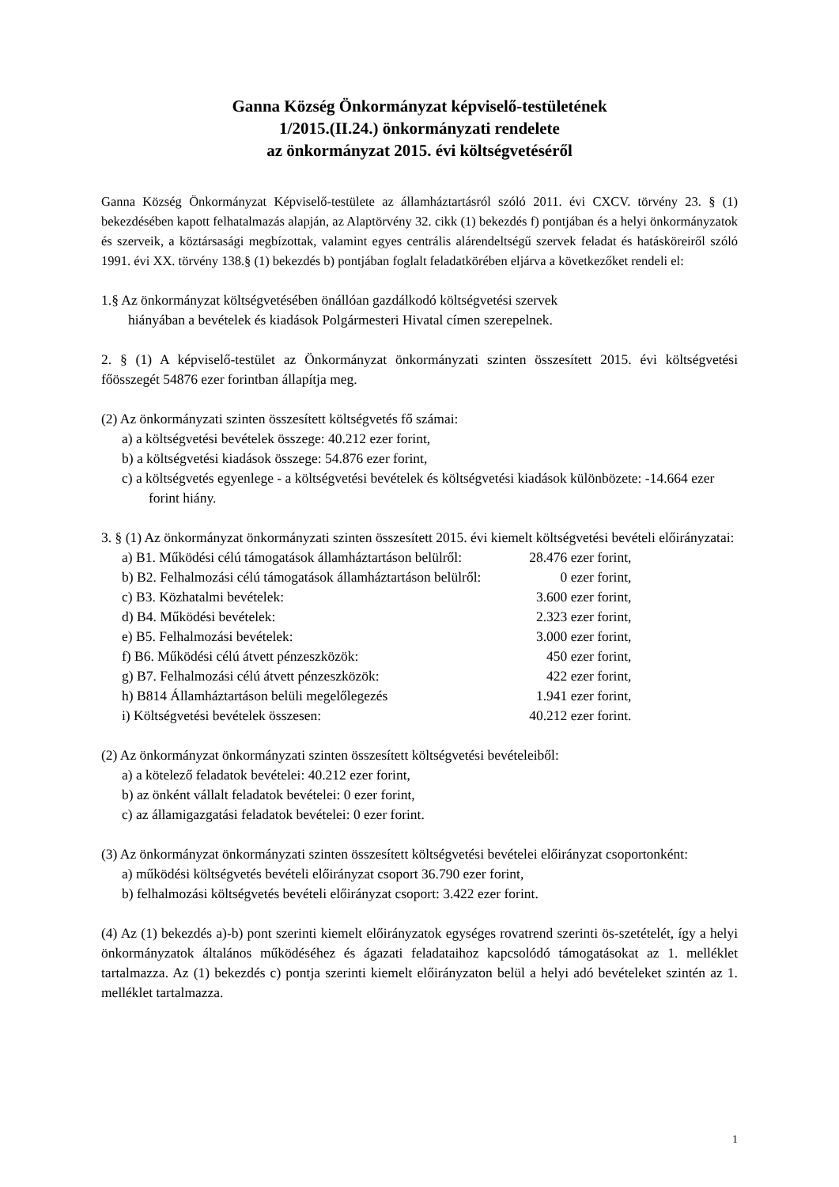Ganna Község Önkormányzat képviselő-testületének
1/2015.(II.24.) önkormányzati rendelete
az önkormányzat 2015. évi költségvetéséről
Ganna Község Önkormányzat Képviselő-testülete az államháztartásról szóló 2011. évi CXCV. törvény 23. § (1) bekezdésében kapott felhatalmazás alapján, az Alaptörvény 32. cikk (1) bekezdés f) pontjában és a helyi önkormányzatok és szerveik, a köztársasági megbízottak, valamint egyes centrális alárendeltségű szervek feladat és hatásköreiről szóló 1991. évi XX. törvény 138.§ (1) bekezdés b) pontjában foglalt feladatkörében eljárva a következőket rendeli el:
1.§ Az önkormányzat költségvetésében önállóan gazdálkodó költségvetési szervek
hiányában a bevételek és kiadások Polgármesteri Hivatal címen szerepelnek.
2. § (1) A képviselő-testület az Önkormányzat önkormányzati szinten összesített 2015. évi költségvetési főösszegét 54876 ezer forintban állapítja meg.
(2) Az önkormányzati szinten összesített költségvetés fő számai:
a) a költségvetési bevételek összege: 40.212 ezer forint,
b) a költségvetési kiadások összege: 54.876 ezer forint,
c) a költségvetés egyenlege - a költségvetési bevételek és költségvetési kiadások különbözete: -14.664 ezer forint hiány.
3. § (1) Az önkormányzat önkormányzati szinten összesített 2015. évi kiemelt költségvetési bevételi előirányzatai:
| a) B1. Működési célú támogatások államháztartáson belülről: | 28.476 ezer forint, |
| b) B2. Felhalmozási célú támogatások államháztartáson belülről: | 0 ezer forint, |
| c) B3. Közhatalmi bevételek: | 3.600 ezer forint, |
| d) B4. Működési bevételek: | 2.323 ezer forint, |
| e) B5. Felhalmozási bevételek: | 3.000 ezer forint, |
| f) B6. Működési célú átvett pénzeszközök: | 450 ezer forint, |
| g) B7. Felhalmozási célú átvett pénzeszközök: | 422 ezer forint, |
| h) B814 Államháztartáson belüli megelőlegezés | 1.941 ezer forint, |
| i) Költségvetési bevételek összesen: | 40.212 ezer forint. |
(2) Az önkormányzat önkormányzati szinten összesített költségvetési bevételeiből:
a) a kötelező feladatok bevételei: 40.212 ezer forint,
b) az önként vállalt feladatok bevételei: 0 ezer forint,
c) az államigazgatási feladatok bevételei: 0 ezer forint.
(3) Az önkormányzat önkormányzati szinten összesített költségvetési bevételei előirányzat csoportonként:
a) működési költségvetés bevételi előirányzat csoport 36.790 ezer forint,
b) felhalmozási költségvetés bevételi előirányzat csoport: 3.422 ezer forint.
(4) Az (1) bekezdés a)-b) pont szerinti kiemelt előirányzatok egységes rovatrend szerinti ös-szetételét, így a helyi önkormányzatok általános működéséhez és ágazati feladataihoz kapcsolódó támogatásokat az 1. melléklet tartalmazza. Az (1) bekezdés c) pontja szerinti kiemelt előirányzaton belül a helyi adó bevételeket szintén az 1. melléklet tartalmazza.
1